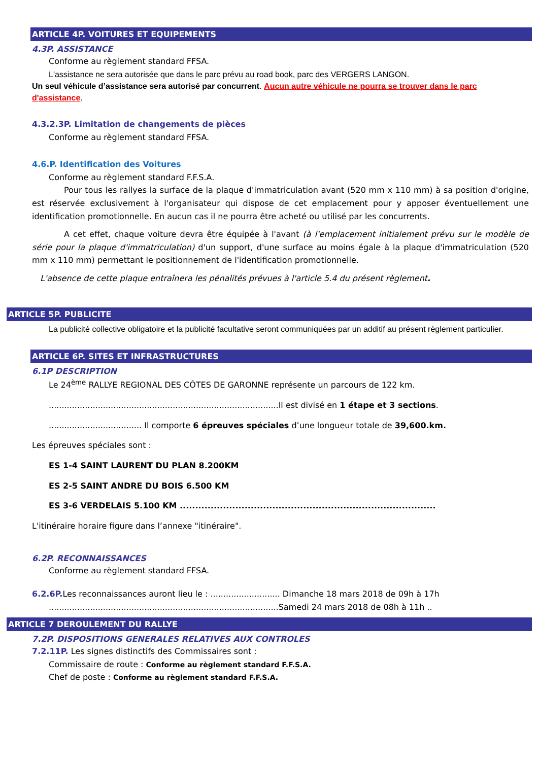ARTICLE 4P. VOITURES ET EQUIPEMENTS
4.3P. ASSISTANCE
Conforme au règlement standard FFSA.
L'assistance ne sera autorisée que dans le parc prévu au road book, parc des VERGERS LANGON.
Un seul véhicule d’assistance sera autorisé par concurrent. Aucun autre véhicule ne pourra se trouver dans le parc d'assistance.
4.3.2.3P. Limitation de changements de pièces
Conforme au règlement standard FFSA.
4.6.P. Identification des Voitures
Conforme au règlement standard F.F.S.A.
Pour tous les rallyes la surface de la plaque d'immatriculation avant (520 mm x 110 mm) à sa position d'origine, est réservée exclusivement à l'organisateur qui dispose de cet emplacement pour y apposer éventuellement une identification promotionnelle. En aucun cas il ne pourra être acheté ou utilisé par les concurrents.
A cet effet, chaque voiture devra être équipée à l'avant (à l'emplacement initialement prévu sur le modèle de série pour la plaque d'immatriculation) d'un support, d'une surface au moins égale à la plaque d'immatriculation (520 mm x 110 mm) permettant le positionnement de l'identification promotionnelle.
L'absence de cette plaque entraînera les pénalités prévues à l'article 5.4 du présent règlement.
ARTICLE 5P. PUBLICITE
La publicité collective obligatoire et la publicité facultative seront communiquées par un additif au présent règlement particulier.
ARTICLE 6P. SITES ET INFRASTRUCTURES
6.1P DESCRIPTION
Le 24<sup>ème</sup> RALLYE REGIONAL DES CÔTES DE GARONNE représente un parcours de 122 km.
.........................................................................................Il est divisé en 1 étape et 3 sections.
.................................... Il comporte 6 épreuves spéciales d’une longueur totale de 39,600.km.
Les épreuves spéciales sont :
ES 1-4 SAINT LAURENT DU PLAN 8.200KM
ES 2-5 SAINT ANDRE DU BOIS 6.500 KM
ES 3-6 VERDELAIS 5.100 KM ...................................................................................
L'itinéraire horaire figure dans l’annexe "itinéraire".
6.2P. RECONNAISSANCES
Conforme au règlement standard FFSA.
6.2.6P. Les reconnaissances auront lieu le : ........................... Dimanche 18 mars 2018 de 09h à 17h
.........................................................................................Samedi 24 mars 2018 de 08h à 11h ..
ARTICLE 7 DEROULEMENT DU RALLYE
7.2P. DISPOSITIONS GENERALES RELATIVES AUX CONTROLES
7.2.11P. Les signes distinctifs des Commissaires sont :
Commissaire de route : Conforme au règlement standard F.F.S.A.
Chef de poste : Conforme au règlement standard F.F.S.A.